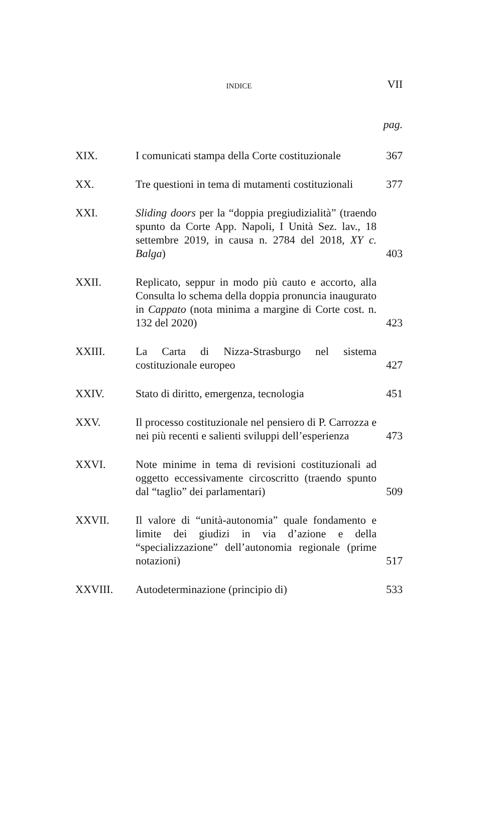INDICE
VII
pag.
| XIX. | I comunicati stampa della Corte costituzionale | 367 |
| XX. | Tre questioni in tema di mutamenti costituzionali | 377 |
| XXI. | Sliding doors per la “doppia pregiudizialità” (traendo spunto da Corte App. Napoli, I Unità Sez. lav., 18 settembre 2019, in causa n. 2784 del 2018, XY c. Balga ) | 403 |
| XXII. | Replicato, seppur in modo più cauto e accorto, alla Consulta lo schema della doppia pronuncia inaugurato in Cappato (nota minima a margine di Corte cost. n. 132 del 2020) | 423 |
| XXIII. | La Carta di Nizza-Strasburgo nel sistema costituzionale europeo | 427 |
| XXIV. | Stato di diritto, emergenza, tecnologia | 451 |
| XXV. | Il processo costituzionale nel pensiero di P. Carrozza e nei più recenti e salienti sviluppi dell’esperienza | 473 |
| XXVI. | Note minime in tema di revisioni costituzionali ad oggetto eccessivamente circoscritto (traendo spunto dal “taglio” dei parlamentari) | 509 |
| XXVII. | Il valore di “unità-autonomia” quale fondamento e limite dei giudizi in via d’azione e della “specializzazione” dell’autonomia regionale (prime notazioni) | 517 |
| XXVIII. | Autodeterminazione (principio di) | 533 |